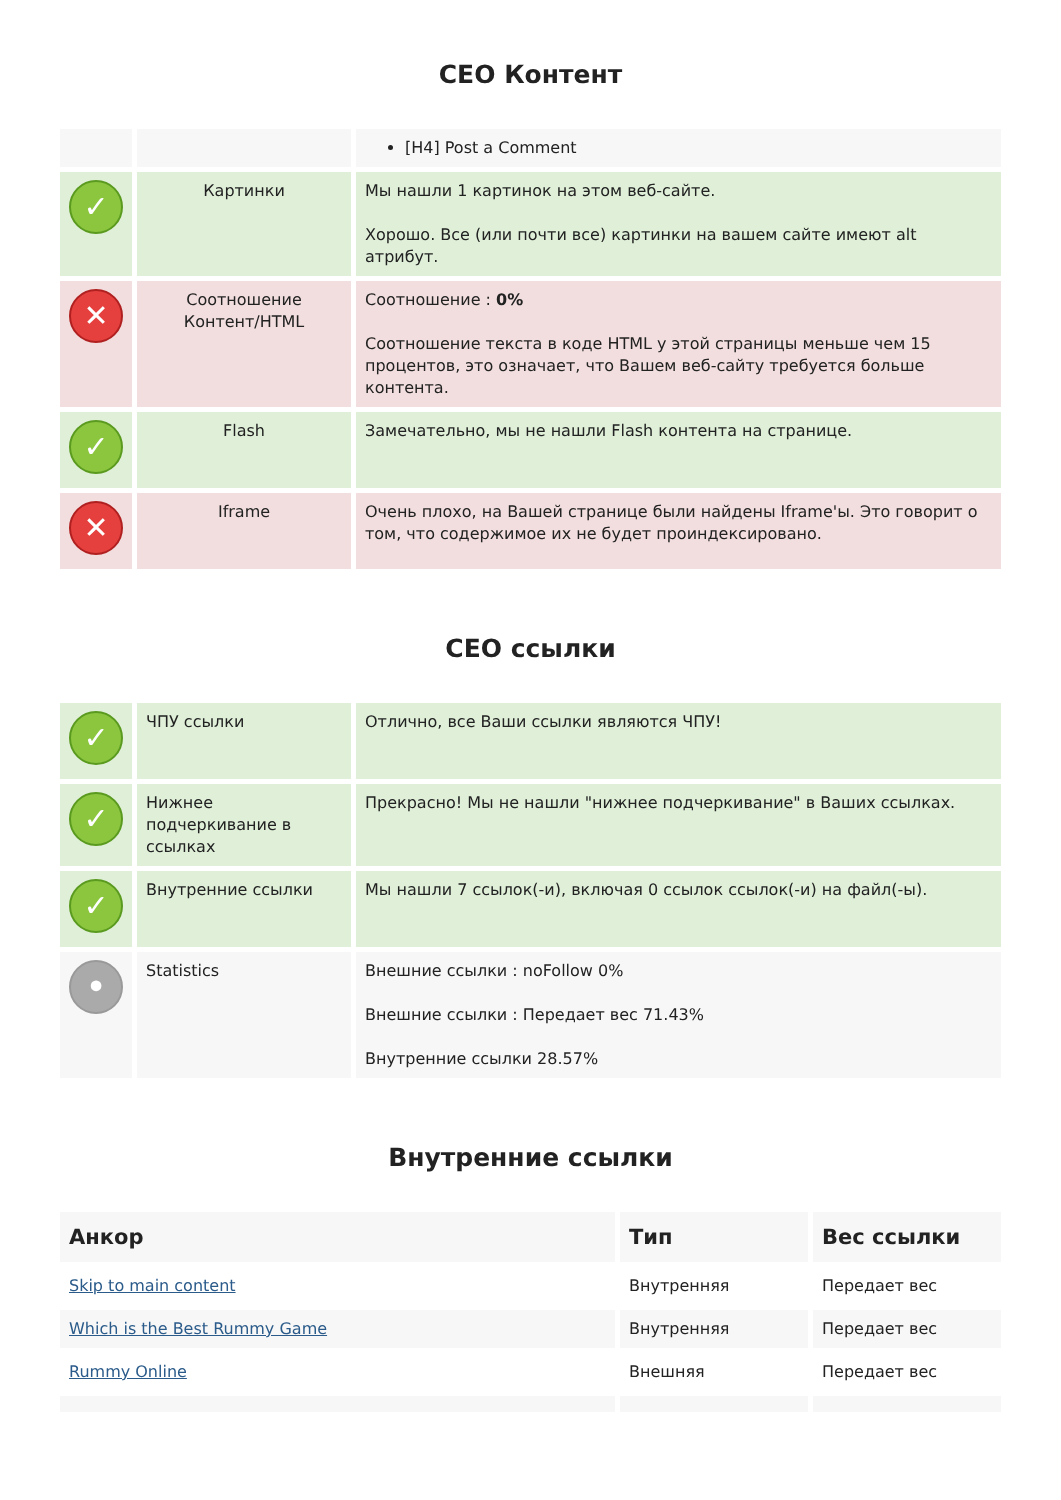СЕО Контент
| | | [H4] Post a Comment |
| ✓ | Картинки | Мы нашли 1 картинок на этом веб-сайте. Хорошо. Все (или почти все) картинки на вашем сайте имеют alt атрибут. |
| ✕ | Соотношение Контент/HTML | Соотношение : 0% Соотношение текста в коде HTML у этой страницы меньше чем 15 процентов, это означает, что Вашем веб-сайту требуется больше контента. |
| ✓ | Flash | Замечательно, мы не нашли Flash контента на странице. |
| ✕ | Iframe | Очень плохо, на Вашей странице были найдены Iframe'ы. Это говорит о том, что содержимое их не будет проиндексировано. |
СЕО ссылки
| ✓ | ЧПУ ссылки | Отлично, все Ваши ссылки являются ЧПУ! |
| ✓ | Нижнее подчеркивание в ссылках | Прекрасно! Мы не нашли "нижнее подчеркивание" в Ваших ссылках. |
| ✓ | Внутренние ссылки | Мы нашли 7 ссылок(-и), включая 0 ссылок ссылок(-и) на файл(-ы). |
| • | Statistics | Внешние ссылки : noFollow 0% Внешние ссылки : Передает вес 71.43% Внутренние ссылки 28.57% |
Внутренние ссылки
| Анкор | Тип | Вес ссылки |
| --- | --- | --- |
| Skip to main content | Внутренняя | Передает вес |
| Which is the Best Rummy Game | Внутренняя | Передает вес |
| Rummy Online | Внешняя | Передает вес |